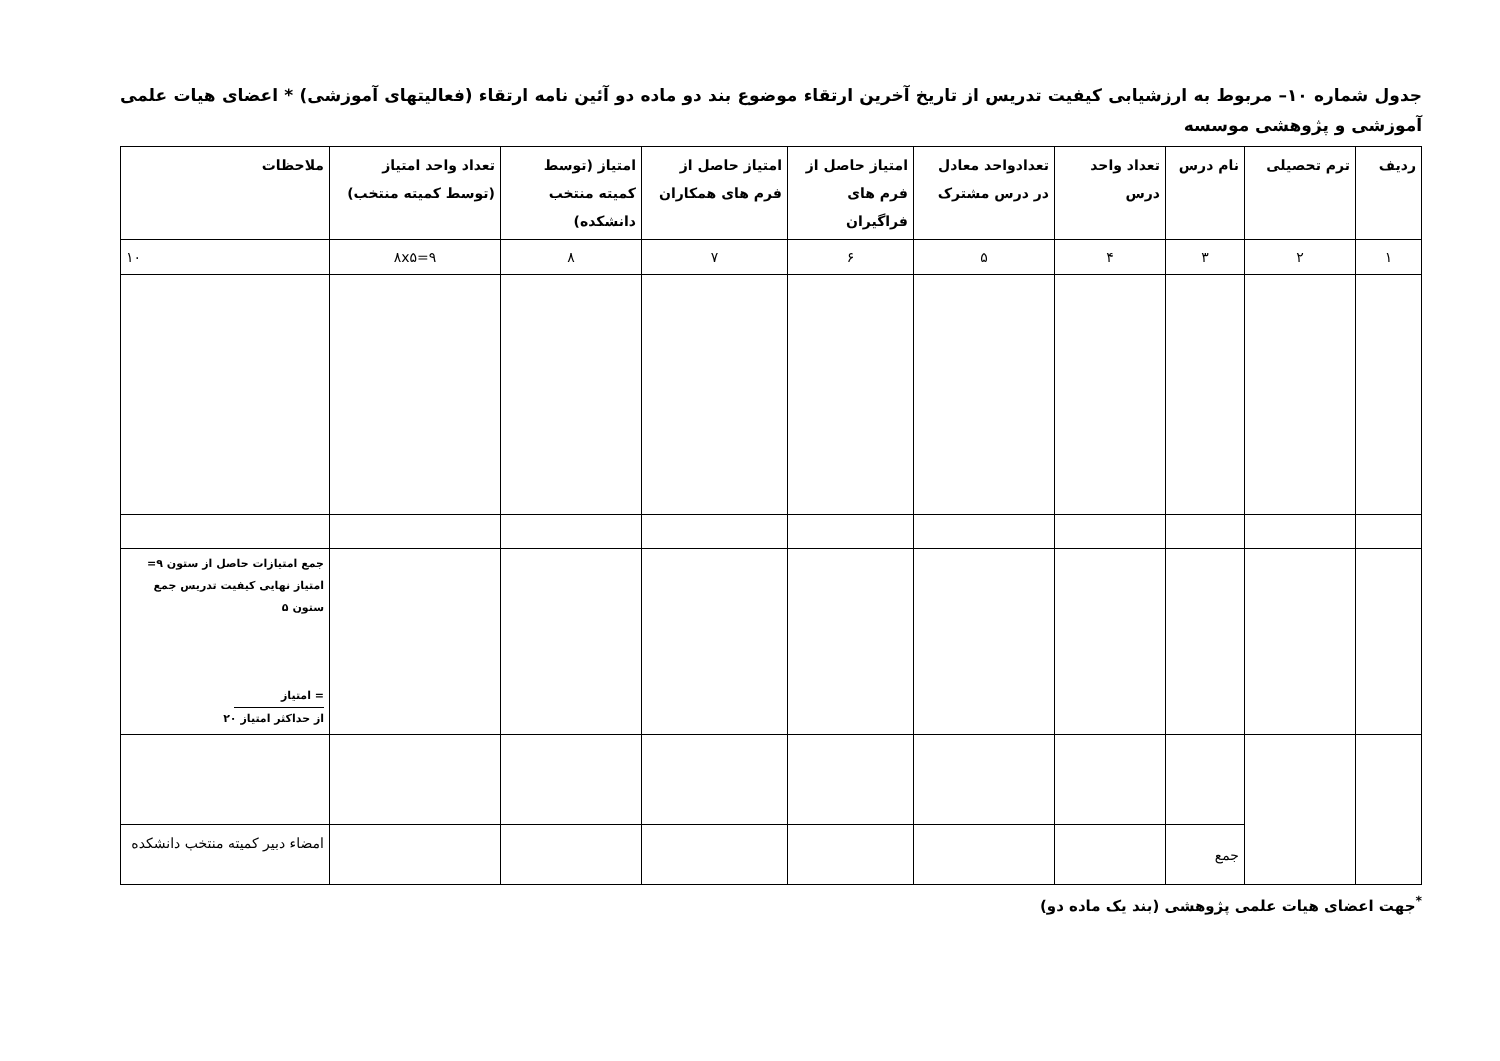جدول شماره ۱۰– مربوط به ارزشیابی کیفیت تدریس از تاریخ آخرین ارتقاء موضوع بند دو ماده دو آئین نامه ارتقاء (فعالیتهای آموزشی) * اعضای هیات علمی آموزشی و پژوهشی موسسه
| ردیف | ترم تحصیلی | نام درس | تعداد واحد درس | تعدادواحد معادل در درس مشترک | امتیاز حاصل از فرم های فراگیران | امتیاز حاصل از فرم های همکاران | امتیاز (توسط کمیته منتخب دانشکده) | تعداد واحد امتیاز (توسط کمیته منتخب) | ملاحظات |
| --- | --- | --- | --- | --- | --- | --- | --- | --- | --- |
| ۱ | ۲ | ۳ | ۴ | ۵ | ۶ | ۷ | ۸ | ۹=۸x۵ | ۱۰ |
| | | | | | | | | | جمع امتیازات حاصل از ستون ۹= امتیاز نهایی کیفیت تدریس جمع ستون ۵ = امتیاز از حداکثر امتیاز ۲۰ |
| | | جمع | | | | | | | امضاء دبیر کمیته منتخب دانشکده |
<sup>*</sup> جهت اعضای هیات علمی پژوهشی (بند یک ماده دو)